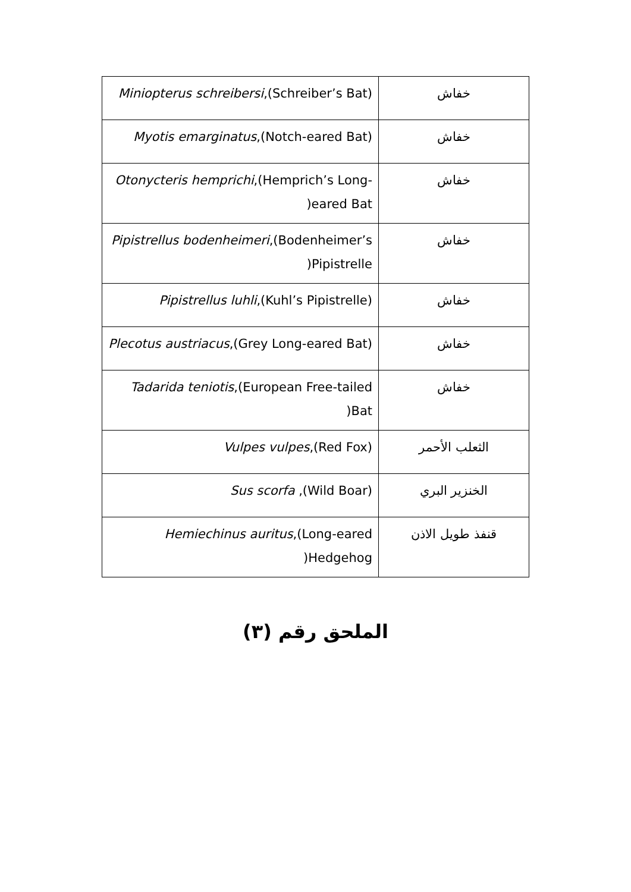| خفاش | ( Miniopterus schreibersi ,(Schreiber’s Bat |
| خفاش | ( Myotis emarginatus ,(Notch-eared Bat |
| خفاش | Otonycteris hemprichi ,(Hemprich’s Long-eared Bat( |
| خفاش | Pipistrellus bodenheimeri ,(Bodenheimer’s Pipistrelle( |
| خفاش | ( Pipistrellus luhli ,(Kuhl’s Pipistrelle |
| خفاش | ( Plecotus austriacus ,(Grey Long-eared Bat |
| خفاش | Tadarida teniotis ,(European Free-tailed Bat( |
| الثعلب الأحمر | ( Vulpes vulpes ,(Red Fox |
| الخنزير البري | ( Sus scorfa ,(Wild Boar |
| قنفذ طويل الاذن | Hemiechinus auritus ,(Long-eared Hedgehog( |
الملحق رقم (٣)